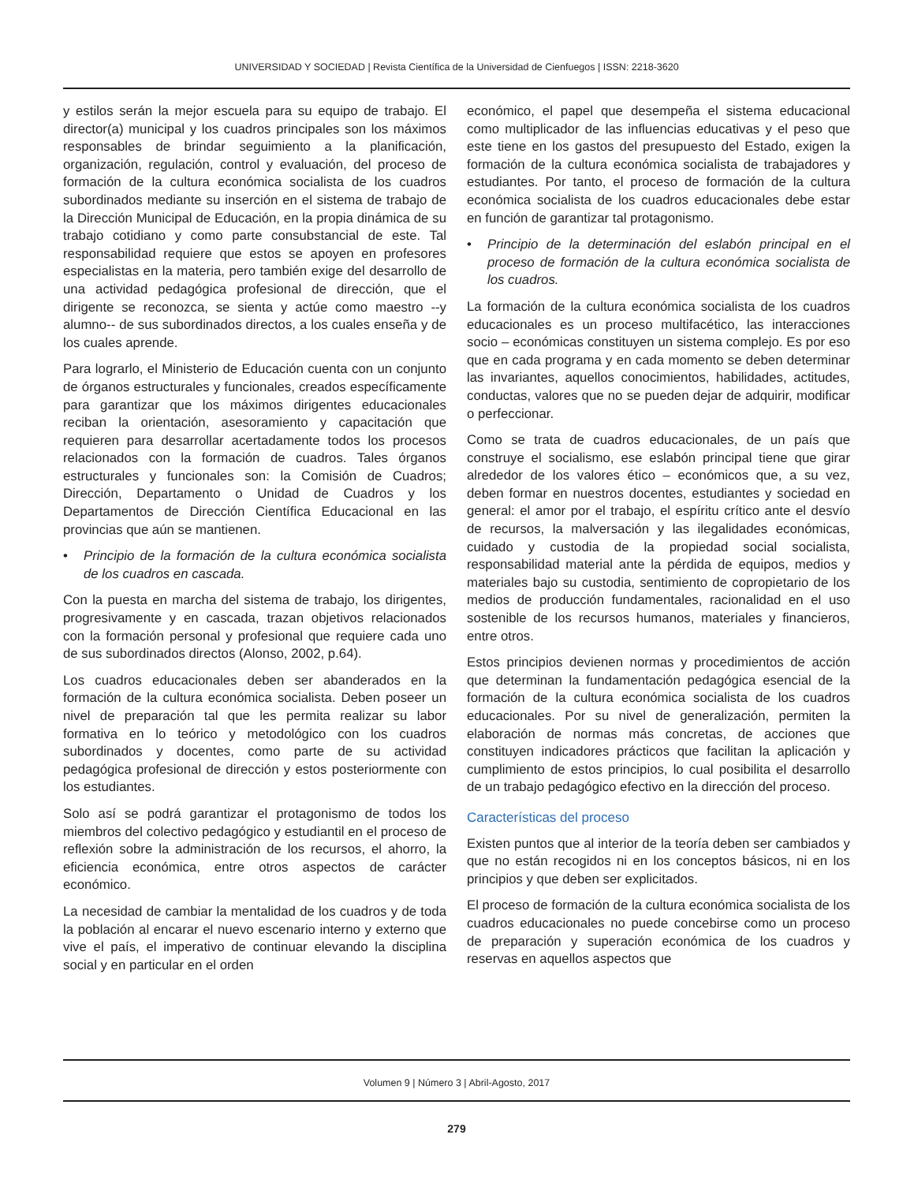UNIVERSIDAD Y SOCIEDAD | Revista Científica de la Universidad de Cienfuegos | ISSN: 2218-3620
y estilos serán la mejor escuela para su equipo de trabajo. El director(a) municipal y los cuadros principales son los máximos responsables de brindar seguimiento a la planificación, organización, regulación, control y evaluación, del proceso de formación de la cultura económica socialista de los cuadros subordinados mediante su inserción en el sistema de trabajo de la Dirección Municipal de Educación, en la propia dinámica de su trabajo cotidiano y como parte consubstancial de este. Tal responsabilidad requiere que estos se apoyen en profesores especialistas en la materia, pero también exige del desarrollo de una actividad pedagógica profesional de dirección, que el dirigente se reconozca, se sienta y actúe como maestro --y alumno-- de sus subordinados directos, a los cuales enseña y de los cuales aprende.
Para lograrlo, el Ministerio de Educación cuenta con un conjunto de órganos estructurales y funcionales, creados específicamente para garantizar que los máximos dirigentes educacionales reciban la orientación, asesoramiento y capacitación que requieren para desarrollar acertadamente todos los procesos relacionados con la formación de cuadros. Tales órganos estructurales y funcionales son: la Comisión de Cuadros; Dirección, Departamento o Unidad de Cuadros y los Departamentos de Dirección Científica Educacional en las provincias que aún se mantienen.
• Principio de la formación de la cultura económica socialista de los cuadros en cascada.
Con la puesta en marcha del sistema de trabajo, los dirigentes, progresivamente y en cascada, trazan objetivos relacionados con la formación personal y profesional que requiere cada uno de sus subordinados directos (Alonso, 2002, p.64).
Los cuadros educacionales deben ser abanderados en la formación de la cultura económica socialista. Deben poseer un nivel de preparación tal que les permita realizar su labor formativa en lo teórico y metodológico con los cuadros subordinados y docentes, como parte de su actividad pedagógica profesional de dirección y estos posteriormente con los estudiantes.
Solo así se podrá garantizar el protagonismo de todos los miembros del colectivo pedagógico y estudiantil en el proceso de reflexión sobre la administración de los recursos, el ahorro, la eficiencia económica, entre otros aspectos de carácter económico.
La necesidad de cambiar la mentalidad de los cuadros y de toda la población al encarar el nuevo escenario interno y externo que vive el país, el imperativo de continuar elevando la disciplina social y en particular en el orden
económico, el papel que desempeña el sistema educacional como multiplicador de las influencias educativas y el peso que este tiene en los gastos del presupuesto del Estado, exigen la formación de la cultura económica socialista de trabajadores y estudiantes. Por tanto, el proceso de formación de la cultura económica socialista de los cuadros educacionales debe estar en función de garantizar tal protagonismo.
• Principio de la determinación del eslabón principal en el proceso de formación de la cultura económica socialista de los cuadros.
La formación de la cultura económica socialista de los cuadros educacionales es un proceso multifacético, las interacciones socio – económicas constituyen un sistema complejo. Es por eso que en cada programa y en cada momento se deben determinar las invariantes, aquellos conocimientos, habilidades, actitudes, conductas, valores que no se pueden dejar de adquirir, modificar o perfeccionar.
Como se trata de cuadros educacionales, de un país que construye el socialismo, ese eslabón principal tiene que girar alrededor de los valores ético – económicos que, a su vez, deben formar en nuestros docentes, estudiantes y sociedad en general: el amor por el trabajo, el espíritu crítico ante el desvío de recursos, la malversación y las ilegalidades económicas, cuidado y custodia de la propiedad social socialista, responsabilidad material ante la pérdida de equipos, medios y materiales bajo su custodia, sentimiento de copropietario de los medios de producción fundamentales, racionalidad en el uso sostenible de los recursos humanos, materiales y financieros, entre otros.
Estos principios devienen normas y procedimientos de acción que determinan la fundamentación pedagógica esencial de la formación de la cultura económica socialista de los cuadros educacionales. Por su nivel de generalización, permiten la elaboración de normas más concretas, de acciones que constituyen indicadores prácticos que facilitan la aplicación y cumplimiento de estos principios, lo cual posibilita el desarrollo de un trabajo pedagógico efectivo en la dirección del proceso.
Características del proceso
Existen puntos que al interior de la teoría deben ser cambiados y que no están recogidos ni en los conceptos básicos, ni en los principios y que deben ser explicitados.
El proceso de formación de la cultura económica socialista de los cuadros educacionales no puede concebirse como un proceso de preparación y superación económica de los cuadros y reservas en aquellos aspectos que
Volumen 9 | Número 3 | Abril-Agosto, 2017
279